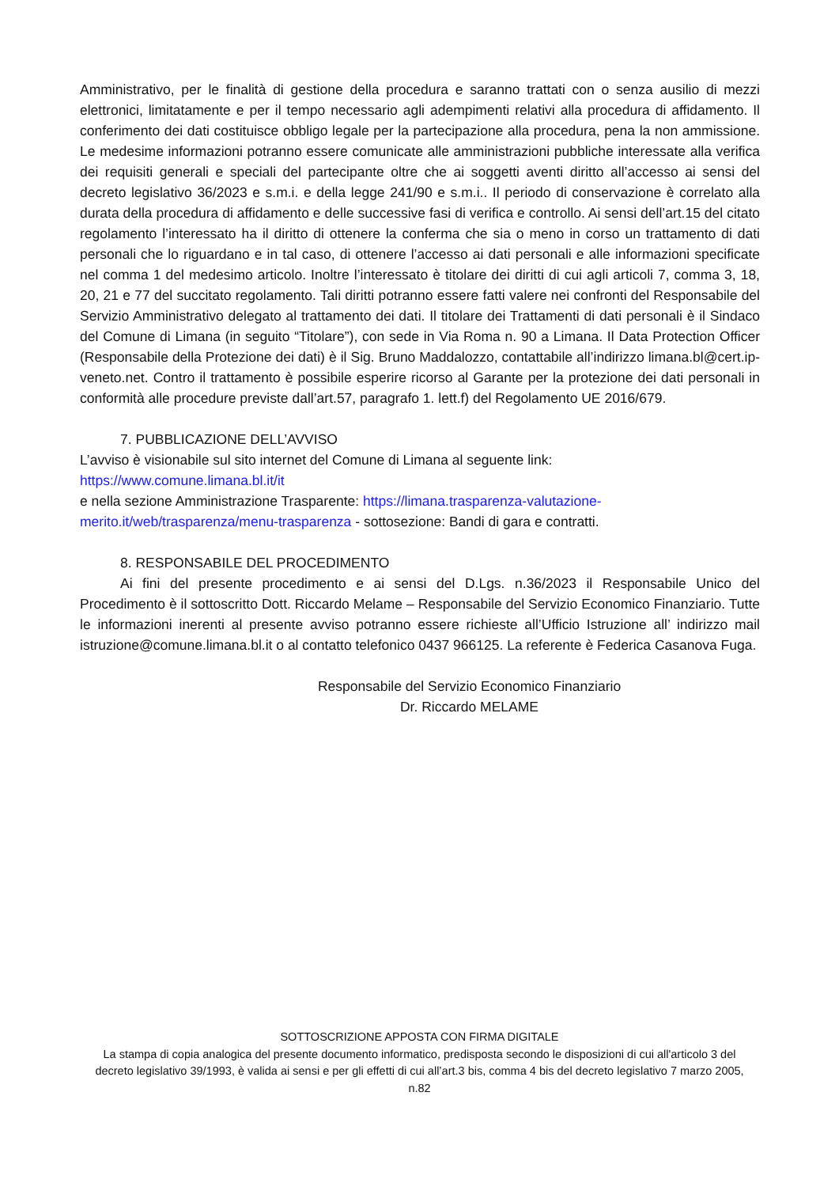Amministrativo, per le finalità di gestione della procedura e saranno trattati con o senza ausilio di mezzi elettronici, limitatamente e per il tempo necessario agli adempimenti relativi alla procedura di affidamento. Il conferimento dei dati costituisce obbligo legale per la partecipazione alla procedura, pena la non ammissione. Le medesime informazioni potranno essere comunicate alle amministrazioni pubbliche interessate alla verifica dei requisiti generali e speciali del partecipante oltre che ai soggetti aventi diritto all’accesso ai sensi del decreto legislativo 36/2023 e s.m.i. e della legge 241/90 e s.m.i.. Il periodo di conservazione è correlato alla durata della procedura di affidamento e delle successive fasi di verifica e controllo. Ai sensi dell’art.15 del citato regolamento l’interessato ha il diritto di ottenere la conferma che sia o meno in corso un trattamento di dati personali che lo riguardano e in tal caso, di ottenere l’accesso ai dati personali e alle informazioni specificate nel comma 1 del medesimo articolo. Inoltre l’interessato è titolare dei diritti di cui agli articoli 7, comma 3, 18, 20, 21 e 77 del succitato regolamento. Tali diritti potranno essere fatti valere nei confronti del Responsabile del Servizio Amministrativo delegato al trattamento dei dati. Il titolare dei Trattamenti di dati personali è il Sindaco del Comune di Limana (in seguito “Titolare”), con sede in Via Roma n. 90 a Limana. Il Data Protection Officer (Responsabile della Protezione dei dati) è il Sig. Bruno Maddalozzo, contattabile all’indirizzo limana.bl@cert.ip-veneto.net. Contro il trattamento è possibile esperire ricorso al Garante per la protezione dei dati personali in conformità alle procedure previste dall’art.57, paragrafo 1. lett.f) del Regolamento UE 2016/679.
7. PUBBLICAZIONE DELL’AVVISO
L’avviso è visionabile sul sito internet del Comune di Limana al seguente link:
https://www.comune.limana.bl.it/it
e nella sezione Amministrazione Trasparente: https://limana.trasparenza-valutazione-
merito.it/web/trasparenza/menu-trasparenza - sottosezione: Bandi di gara e contratti.
8. RESPONSABILE DEL PROCEDIMENTO
Ai fini del presente procedimento e ai sensi del D.Lgs. n.36/2023 il Responsabile Unico del Procedimento è il sottoscritto Dott. Riccardo Melame – Responsabile del Servizio Economico Finanziario. Tutte le informazioni inerenti al presente avviso potranno essere richieste all’Ufficio Istruzione all’ indirizzo mail istruzione@comune.limana.bl.it o al contatto telefonico 0437 966125. La referente è Federica Casanova Fuga.
Responsabile del Servizio Economico Finanziario
Dr. Riccardo MELAME
SOTTOSCRIZIONE APPOSTA CON FIRMA DIGITALE
La stampa di copia analogica del presente documento informatico, predisposta secondo le disposizioni di cui all'articolo 3 del decreto legislativo 39/1993, è valida ai sensi e per gli effetti di cui all’art.3 bis, comma 4 bis del decreto legislativo 7 marzo 2005, n.82